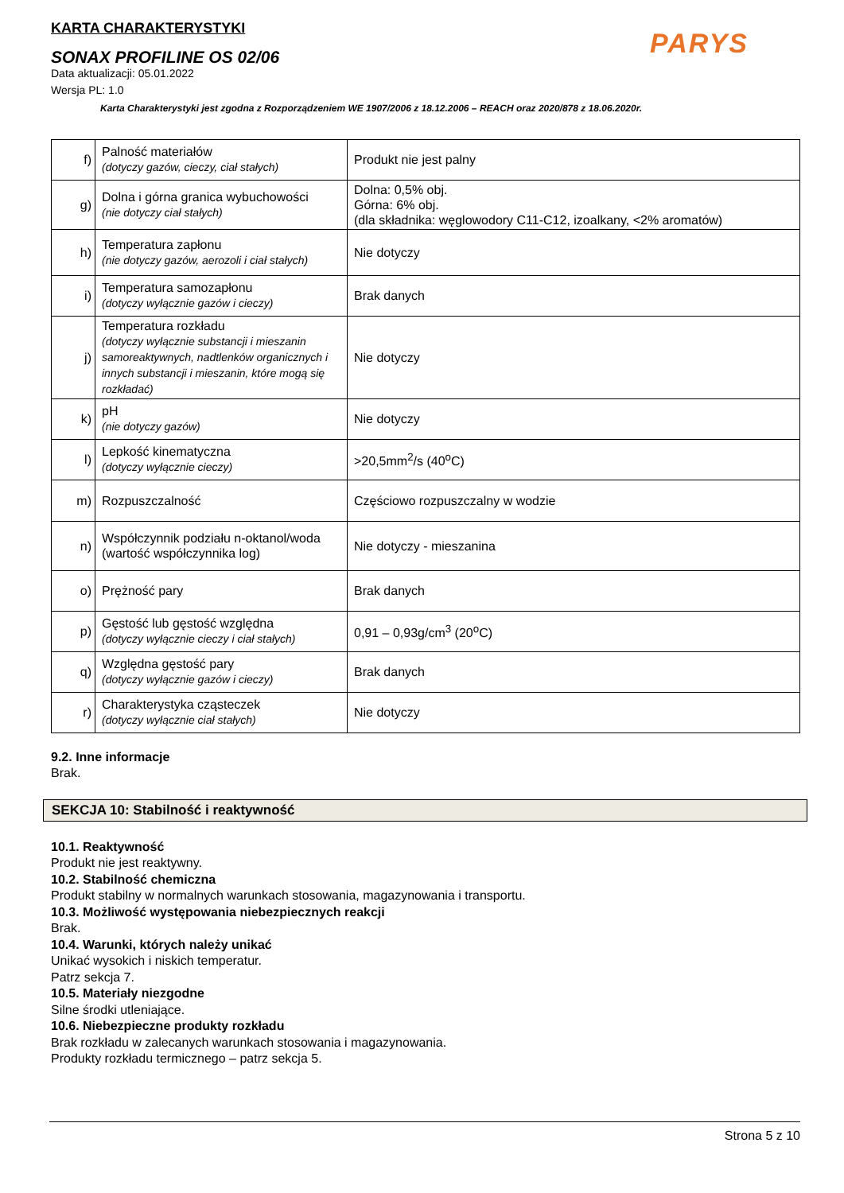KARTA CHARAKTERYSTYKI
PARYS
SONAX PROFILINE OS 02/06
Data aktualizacji: 05.01.2022
Wersja PL: 1.0
Karta Charakterystyki jest zgodna z Rozporządzeniem WE 1907/2006 z 18.12.2006 – REACH oraz 2020/878 z 18.06.2020r.
| f) | Palność materiałów (dotyczy gazów, cieczy, ciał stałych) | Produkt nie jest palny |
| g) | Dolna i górna granica wybuchowości (nie dotyczy ciał stałych) | Dolna: 0,5% obj. Górna: 6% obj. (dla składnika: węglowodory C11-C12, izoalkany, <2% aromatów) |
| h) | Temperatura zapłonu (nie dotyczy gazów, aerozoli i ciał stałych) | Nie dotyczy |
| i) | Temperatura samozapłonu (dotyczy wyłącznie gazów i cieczy) | Brak danych |
| j) | Temperatura rozkładu (dotyczy wyłącznie substancji i mieszanin samoreaktywnych, nadtlenków organicznych i innych substancji i mieszanin, które mogą się rozkładać) | Nie dotyczy |
| k) | pH (nie dotyczy gazów) | Nie dotyczy |
| l) | Lepkość kinematyczna (dotyczy wyłącznie cieczy) | >20,5mm<sup>2</sup>/s (40<sup>o</sup>C) |
| m) | Rozpuszczalność | Częściowo rozpuszczalny w wodzie |
| n) | Współczynnik podziału n-oktanol/woda (wartość współczynnika log) | Nie dotyczy - mieszanina |
| o) | Prężność pary | Brak danych |
| p) | Gęstość lub gęstość względna (dotyczy wyłącznie cieczy i ciał stałych) | 0,91 – 0,93g/cm<sup>3</sup> (20<sup>o</sup>C) |
| q) | Względna gęstość pary (dotyczy wyłącznie gazów i cieczy) | Brak danych |
| r) | Charakterystyka cząsteczek (dotyczy wyłącznie ciał stałych) | Nie dotyczy |
9.2. Inne informacje
Brak.
SEKCJA 10: Stabilność i reaktywność
10.1. Reaktywność
Produkt nie jest reaktywny.
10.2. Stabilność chemiczna
Produkt stabilny w normalnych warunkach stosowania, magazynowania i transportu.
10.3. Możliwość występowania niebezpiecznych reakcji
Brak.
10.4. Warunki, których należy unikać
Unikać wysokich i niskich temperatur.
Patrz sekcja 7.
10.5. Materiały niezgodne
Silne środki utleniające.
10.6. Niebezpieczne produkty rozkładu
Brak rozkładu w zalecanych warunkach stosowania i magazynowania.
Produkty rozkładu termicznego – patrz sekcja 5.
Strona 5 z 10